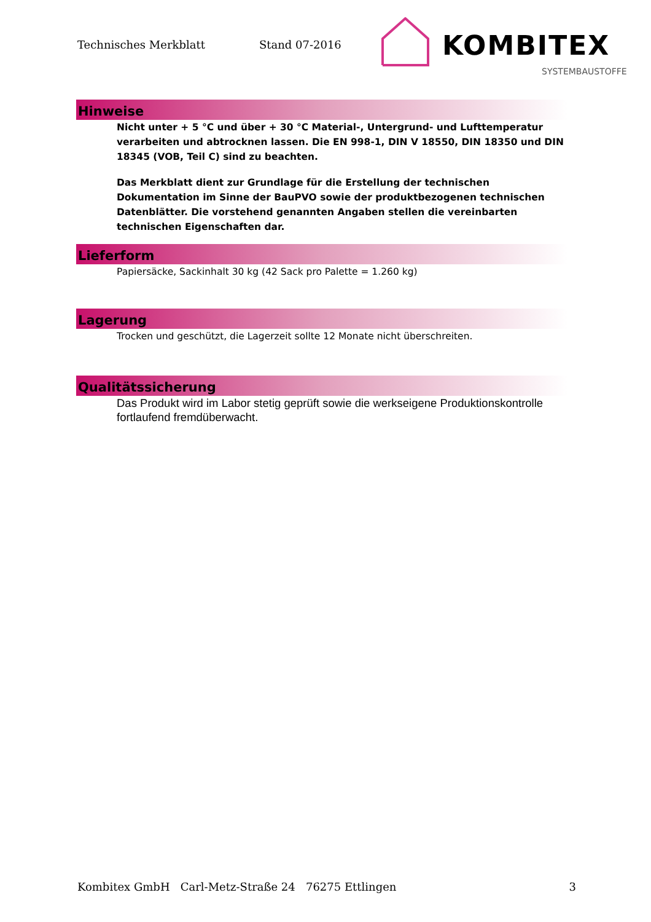Technisches Merkblatt Stand 07-2016
KOMBITEX
SYSTEMBAUSTOFFE
Hinweise
Nicht unter + 5 °C und über + 30 °C Material-, Untergrund- und Lufttemperatur verarbeiten und abtrocknen lassen. Die EN 998-1, DIN V 18550, DIN 18350 und DIN 18345 (VOB, Teil C) sind zu beachten.
Das Merkblatt dient zur Grundlage für die Erstellung der technischen Dokumentation im Sinne der BauPVO sowie der produktbezogenen technischen Datenblätter. Die vorstehend genannten Angaben stellen die vereinbarten technischen Eigenschaften dar.
Lieferform
Papiersäcke, Sackinhalt 30 kg (42 Sack pro Palette = 1.260 kg)
Lagerung
Trocken und geschützt, die Lagerzeit sollte 12 Monate nicht überschreiten.
Qualitätssicherung
Das Produkt wird im Labor stetig geprüft sowie die werkseigene Produktionskontrolle fortlaufend fremdüberwacht.
Kombitex GmbH Carl-Metz-Straße 24 76275 Ettlingen 3